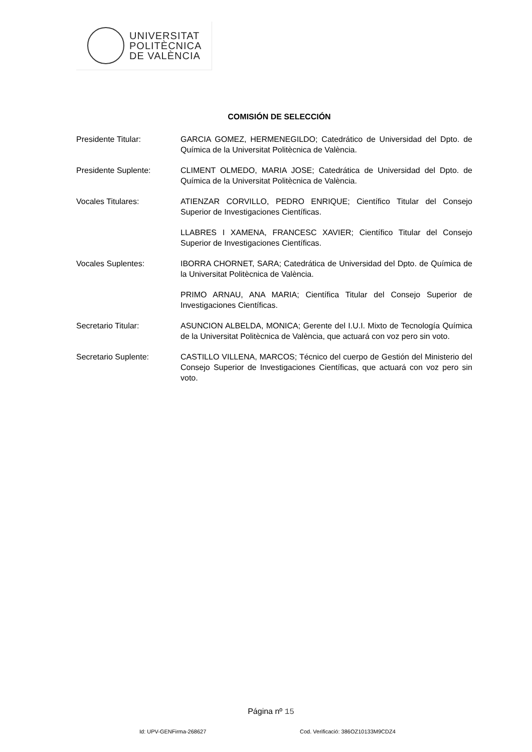UNIVERSITAT
POLITÈCNICA
DE VALÈNCIA
COMISIÓN DE SELECCIÓN
Presidente Titular: GARCIA GOMEZ, HERMENEGILDO; Catedrático de Universidad del Dpto. de Química de la Universitat Politècnica de València.
Presidente Suplente: CLIMENT OLMEDO, MARIA JOSE; Catedrática de Universidad del Dpto. de Química de la Universitat Politècnica de València.
Vocales Titulares: ATIENZAR CORVILLO, PEDRO ENRIQUE; Científico Titular del Consejo Superior de Investigaciones Científicas.
LLABRES I XAMENA, FRANCESC XAVIER; Científico Titular del Consejo Superior de Investigaciones Científicas.
Vocales Suplentes: IBORRA CHORNET, SARA; Catedrática de Universidad del Dpto. de Química de la Universitat Politècnica de València.
PRIMO ARNAU, ANA MARIA; Científica Titular del Consejo Superior de Investigaciones Científicas.
Secretario Titular: ASUNCION ALBELDA, MONICA; Gerente del I.U.I. Mixto de Tecnología Química de la Universitat Politècnica de València, que actuará con voz pero sin voto.
Secretario Suplente: CASTILLO VILLENA, MARCOS; Técnico del cuerpo de Gestión del Ministerio del Consejo Superior de Investigaciones Científicas, que actuará con voz pero sin voto.
Página nº 15
Id: UPV-GENFirma-268627
Cod. Verificació: 386OZ10133M9CDZ4